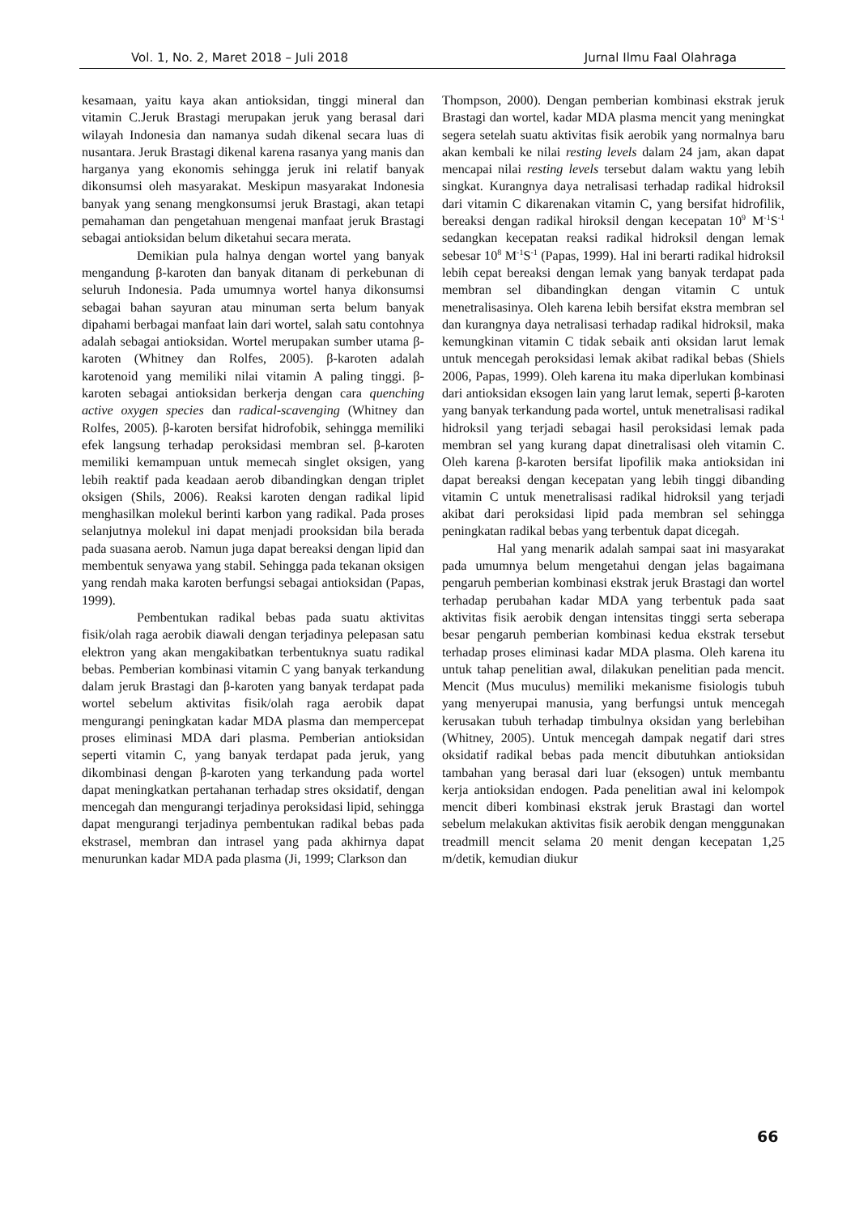Vol. 1, No. 2, Maret 2018 – Juli 2018 Jurnal Ilmu Faal Olahraga
kesamaan, yaitu kaya akan antioksidan, tinggi mineral dan vitamin C.Jeruk Brastagi merupakan jeruk yang berasal dari wilayah Indonesia dan namanya sudah dikenal secara luas di nusantara. Jeruk Brastagi dikenal karena rasanya yang manis dan harganya yang ekonomis sehingga jeruk ini relatif banyak dikonsumsi oleh masyarakat. Meskipun masyarakat Indonesia banyak yang senang mengkonsumsi jeruk Brastagi, akan tetapi pemahaman dan pengetahuan mengenai manfaat jeruk Brastagi sebagai antioksidan belum diketahui secara merata.
Demikian pula halnya dengan wortel yang banyak mengandung β-karoten dan banyak ditanam di perkebunan di seluruh Indonesia. Pada umumnya wortel hanya dikonsumsi sebagai bahan sayuran atau minuman serta belum banyak dipahami berbagai manfaat lain dari wortel, salah satu contohnya adalah sebagai antioksidan. Wortel merupakan sumber utama β-karoten (Whitney dan Rolfes, 2005). β-karoten adalah karotenoid yang memiliki nilai vitamin A paling tinggi. β-karoten sebagai antioksidan berkerja dengan cara quenching active oxygen species dan radical-scavenging (Whitney dan Rolfes, 2005). β-karoten bersifat hidrofobik, sehingga memiliki efek langsung terhadap peroksidasi membran sel. β-karoten memiliki kemampuan untuk memecah singlet oksigen, yang lebih reaktif pada keadaan aerob dibandingkan dengan triplet oksigen (Shils, 2006). Reaksi karoten dengan radikal lipid menghasilkan molekul berinti karbon yang radikal. Pada proses selanjutnya molekul ini dapat menjadi prooksidan bila berada pada suasana aerob. Namun juga dapat bereaksi dengan lipid dan membentuk senyawa yang stabil. Sehingga pada tekanan oksigen yang rendah maka karoten berfungsi sebagai antioksidan (Papas, 1999).
Pembentukan radikal bebas pada suatu aktivitas fisik/olah raga aerobik diawali dengan terjadinya pelepasan satu elektron yang akan mengakibatkan terbentuknya suatu radikal bebas. Pemberian kombinasi vitamin C yang banyak terkandung dalam jeruk Brastagi dan β-karoten yang banyak terdapat pada wortel sebelum aktivitas fisik/olah raga aerobik dapat mengurangi peningkatan kadar MDA plasma dan mempercepat proses eliminasi MDA dari plasma. Pemberian antioksidan seperti vitamin C, yang banyak terdapat pada jeruk, yang dikombinasi dengan β-karoten yang terkandung pada wortel dapat meningkatkan pertahanan terhadap stres oksidatif, dengan mencegah dan mengurangi terjadinya peroksidasi lipid, sehingga dapat mengurangi terjadinya pembentukan radikal bebas pada ekstrasel, membran dan intrasel yang pada akhirnya dapat menurunkan kadar MDA pada plasma (Ji, 1999; Clarkson dan
Thompson, 2000). Dengan pemberian kombinasi ekstrak jeruk Brastagi dan wortel, kadar MDA plasma mencit yang meningkat segera setelah suatu aktivitas fisik aerobik yang normalnya baru akan kembali ke nilai resting levels dalam 24 jam, akan dapat mencapai nilai resting levels tersebut dalam waktu yang lebih singkat. Kurangnya daya netralisasi terhadap radikal hidroksil dari vitamin C dikarenakan vitamin C, yang bersifat hidrofilik, bereaksi dengan radikal hiroksil dengan kecepatan 10<sup>9</sup> M<sup>-1</sup>S<sup>-1</sup> sedangkan kecepatan reaksi radikal hidroksil dengan lemak sebesar 10<sup>8</sup> M<sup>-1</sup>S<sup>-1</sup> (Papas, 1999). Hal ini berarti radikal hidroksil lebih cepat bereaksi dengan lemak yang banyak terdapat pada membran sel dibandingkan dengan vitamin C untuk menetralisasinya. Oleh karena lebih bersifat ekstra membran sel dan kurangnya daya netralisasi terhadap radikal hidroksil, maka kemungkinan vitamin C tidak sebaik anti oksidan larut lemak untuk mencegah peroksidasi lemak akibat radikal bebas (Shiels 2006, Papas, 1999). Oleh karena itu maka diperlukan kombinasi dari antioksidan eksogen lain yang larut lemak, seperti β-karoten yang banyak terkandung pada wortel, untuk menetralisasi radikal hidroksil yang terjadi sebagai hasil peroksidasi lemak pada membran sel yang kurang dapat dinetralisasi oleh vitamin C. Oleh karena β-karoten bersifat lipofilik maka antioksidan ini dapat bereaksi dengan kecepatan yang lebih tinggi dibanding vitamin C untuk menetralisasi radikal hidroksil yang terjadi akibat dari peroksidasi lipid pada membran sel sehingga peningkatan radikal bebas yang terbentuk dapat dicegah.
Hal yang menarik adalah sampai saat ini masyarakat pada umumnya belum mengetahui dengan jelas bagaimana pengaruh pemberian kombinasi ekstrak jeruk Brastagi dan wortel terhadap perubahan kadar MDA yang terbentuk pada saat aktivitas fisik aerobik dengan intensitas tinggi serta seberapa besar pengaruh pemberian kombinasi kedua ekstrak tersebut terhadap proses eliminasi kadar MDA plasma. Oleh karena itu untuk tahap penelitian awal, dilakukan penelitian pada mencit. Mencit (Mus muculus) memiliki mekanisme fisiologis tubuh yang menyerupai manusia, yang berfungsi untuk mencegah kerusakan tubuh terhadap timbulnya oksidan yang berlebihan (Whitney, 2005). Untuk mencegah dampak negatif dari stres oksidatif radikal bebas pada mencit dibutuhkan antioksidan tambahan yang berasal dari luar (eksogen) untuk membantu kerja antioksidan endogen. Pada penelitian awal ini kelompok mencit diberi kombinasi ekstrak jeruk Brastagi dan wortel sebelum melakukan aktivitas fisik aerobik dengan menggunakan treadmill mencit selama 20 menit dengan kecepatan 1,25 m/detik, kemudian diukur
66